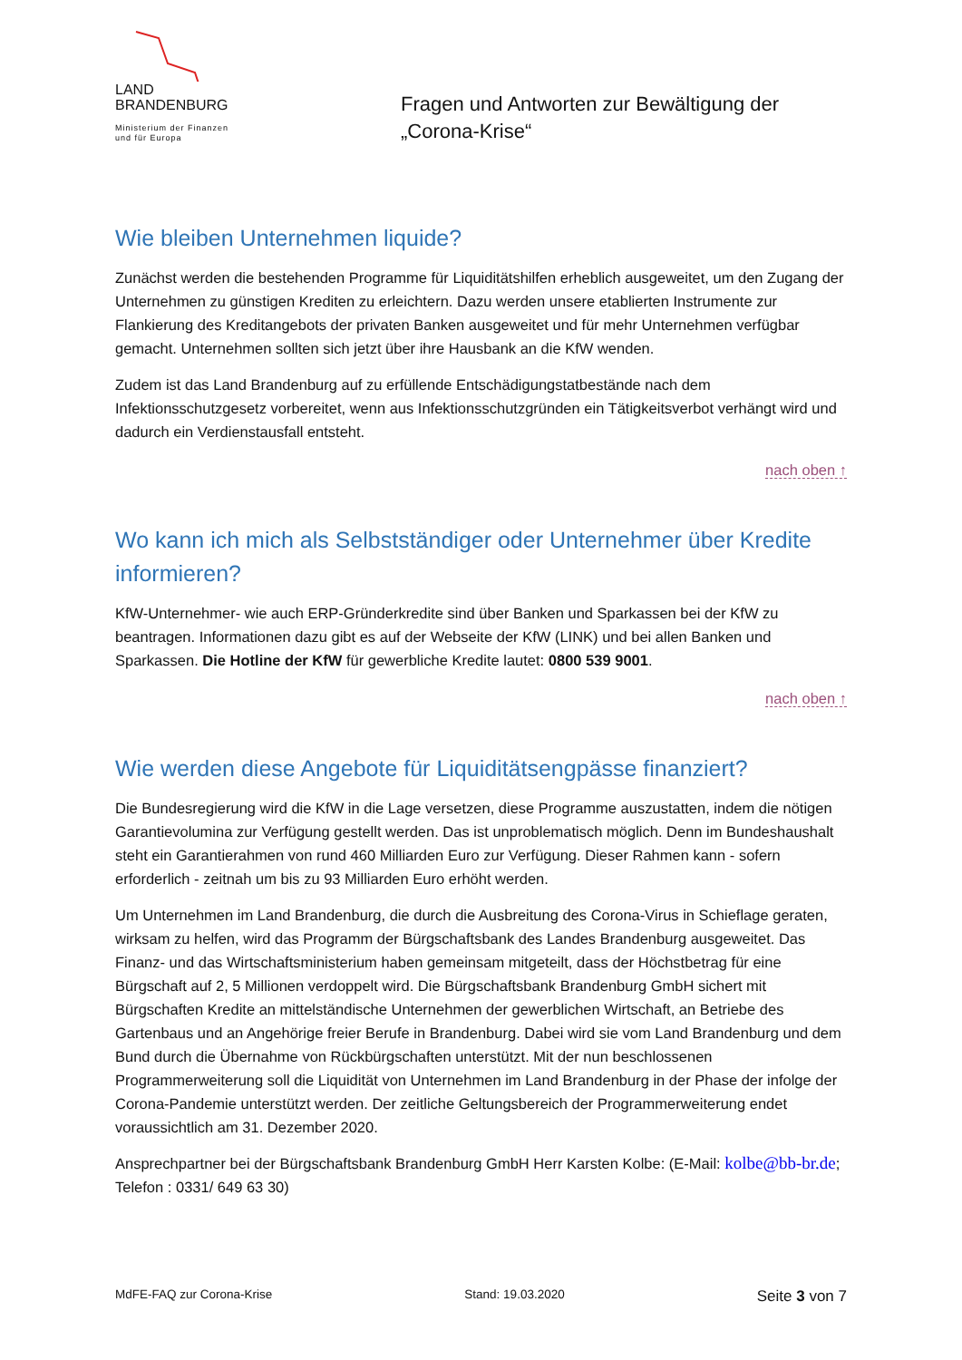LAND
BRANDENBURG
Ministerium der Finanzen
und für Europa
Fragen und Antworten zur Bewältigung der
„Corona-Krise“
Wie bleiben Unternehmen liquide?
Zunächst werden die bestehenden Programme für Liquiditätshilfen erheblich ausgeweitet, um den Zugang der Unternehmen zu günstigen Krediten zu erleichtern. Dazu werden unsere etablierten Instrumente zur Flankierung des Kreditangebots der privaten Banken ausgeweitet und für mehr Unternehmen verfügbar gemacht. Unternehmen sollten sich jetzt über ihre Hausbank an die KfW wenden.
Zudem ist das Land Brandenburg auf zu erfüllende Entschädigungstatbestände nach dem Infektionsschutzgesetz vorbereitet, wenn aus Infektionsschutzgründen ein Tätigkeitsverbot verhängt wird und dadurch ein Verdienstausfall entsteht.
nach oben ↑
Wo kann ich mich als Selbstständiger oder Unternehmer über Kredite informieren?
KfW-Unternehmer- wie auch ERP-Gründerkredite sind über Banken und Sparkassen bei der KfW zu beantragen. Informationen dazu gibt es auf der Webseite der KfW (LINK) und bei allen Banken und Sparkassen. Die Hotline der KfW für gewerbliche Kredite lautet: 0800 539 9001.
nach oben ↑
Wie werden diese Angebote für Liquiditätsengpässe finanziert?
Die Bundesregierung wird die KfW in die Lage versetzen, diese Programme auszustatten, indem die nötigen Garantievolumina zur Verfügung gestellt werden. Das ist unproblematisch möglich. Denn im Bundeshaushalt steht ein Garantierahmen von rund 460 Milliarden Euro zur Verfügung. Dieser Rahmen kann - sofern erforderlich - zeitnah um bis zu 93 Milliarden Euro erhöht werden.
Um Unternehmen im Land Brandenburg, die durch die Ausbreitung des Corona-Virus in Schieflage geraten, wirksam zu helfen, wird das Programm der Bürgschaftsbank des Landes Brandenburg ausgeweitet. Das Finanz- und das Wirtschaftsministerium haben gemeinsam mitgeteilt, dass der Höchstbetrag für eine Bürgschaft auf 2, 5 Millionen verdoppelt wird. Die Bürgschaftsbank Brandenburg GmbH sichert mit Bürgschaften Kredite an mittelständische Unternehmen der gewerblichen Wirtschaft, an Betriebe des Gartenbaus und an Angehörige freier Berufe in Brandenburg. Dabei wird sie vom Land Brandenburg und dem Bund durch die Übernahme von Rückbürgschaften unterstützt. Mit der nun beschlossenen Programmerweiterung soll die Liquidität von Unternehmen im Land Brandenburg in der Phase der infolge der Corona-Pandemie unterstützt werden. Der zeitliche Geltungsbereich der Programmerweiterung endet voraussichtlich am 31. Dezember 2020.
Ansprechpartner bei der Bürgschaftsbank Brandenburg GmbH Herr Karsten Kolbe: (E-Mail: kolbe@bb-br.de; Telefon : 0331/ 649 63 30)
MdFE-FAQ zur Corona-Krise Stand: 19.03.2020 Seite 3 von 7